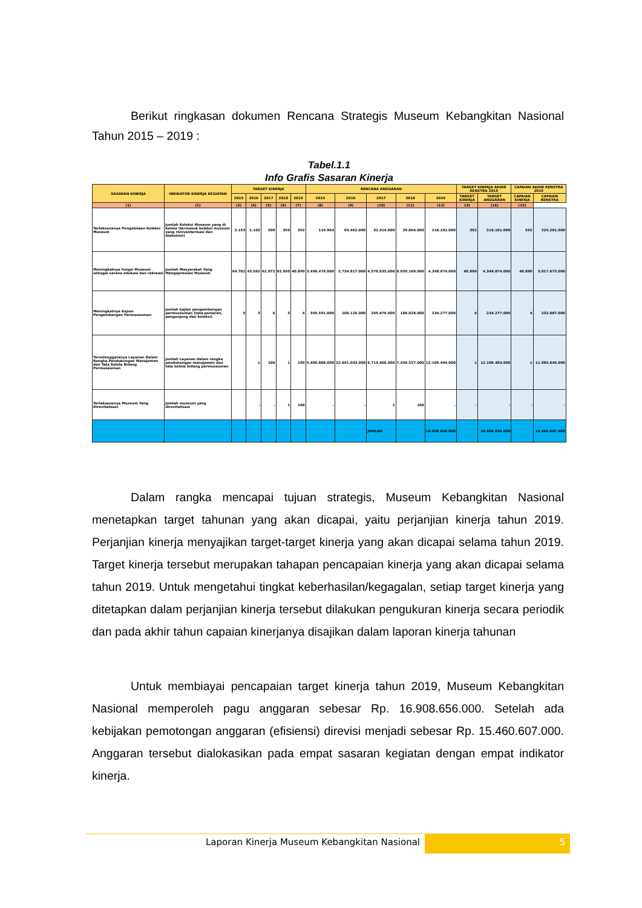Berikut ringkasan dokumen Rencana Strategis Museum Kebangkitan Nasional Tahun 2015 – 2019 :
Tabel.1.1
Info Grafis Sasaran Kinerja
| SASARAN KINERJA | INDIKATOR KINERJA KEGIATAN | TARGET KINERJA | | | | | RENCANA ANGGARAN | | | | | TARGET KINERJA AKHIR RENSTRA 2019 | | CAPAIAN AKHIR RENSTRA 2019 | |
| --- | --- | --- | --- | --- | --- | --- | --- | --- | --- | --- | --- | --- | --- | --- | --- |
| | | 2015 | 2016 | 2017 | 2018 | 2019 | 2015 | 2016 | 2017 | 2018 | 2019 | TARGET KINERJA | TARGET ANGGARAN | CAPAIAN KINERJA | CAPAIAN RENSTRA |
| (1) | (2) | (3) | (4) | (5) | (6) | (7) | (8) | (9) | (10) | (11) | (12) | 13) | (14) | (15) | |
| Terlaksananya Pengelolaan Koleksi Museum | Jumlah Koleksi Museum yang di Kelola (termasuk koleksi museum yang reinventarisasi dan diakuisisi) | 2.153 | 1.102 | 500 | 350 | 352 | 119.964 | 69.462.000 | 32.314.000 | 29.864.000 | 216.101.000 | 352 | 216.101.000 | 552 | 225.201.000 |
| Meningkatnya fungsi Museum sebagai sarana edukasi dan rekreasi | Jumlah Masyarakat Yang Mengapresiasi Museum | 64.782 | 43.562 | 62.872 | 82.950 | 40.890 | 3.498.478.000 | 2.734.817.000 | 4.578.635.000 | 8.059.169.000 | 4.348.874.000 | 40.890 | 4.348.874.000 | 40.890 | 3.017.673.000 |
| Meningkatnya Kajian Pengembangan Permuseuman | Jumlah kajian pengembangan permuseuman (tata pameran, pengunjung dan koleksi) | 5 | 3 | 6 | 3 | 4 | 345.591.000 | 108.126.000 | 265.476.000 | 188.028.000 | 234.277.000 | 4 | 234.277.000 | 4 | 232.087.000 |
| Terselenggaranya Layanan Dalam Rangka Pendukungan Manajemen dan Tata Kelola Bidang Permuseuman | Jumlah Layanan dalam rangka pendukungan manajemen dan tata kelola bidang permuseuman | | 1 | 100 | 1 | 100 | 5.400.888.000 | 22.641.033.000 | 6.713.466.000 | 7.458.557.000 | 12.109.404.000 | 1 | 12.109.404.000 | 1 | 11.985.646.000 |
| Terlaksananya Museum Yang Direvitalisasi | Jumlah museum yang direvitalisasi | | - | - | 1 | 100 | - | - | 1 | 100 | - | - | - | - | - |
| | | | | | | | | | JUMLAH | | 16.908.656.000 | | 16.908.656.000 | | 15.460.607.000 |
Dalam rangka mencapai tujuan strategis, Museum Kebangkitan Nasional menetapkan target tahunan yang akan dicapai, yaitu perjanjian kinerja tahun 2019. Perjanjian kinerja menyajikan target-target kinerja yang akan dicapai selama tahun 2019. Target kinerja tersebut merupakan tahapan pencapaian kinerja yang akan dicapai selama tahun 2019. Untuk mengetahui tingkat keberhasilan/kegagalan, setiap target kinerja yang ditetapkan dalam perjanjian kinerja tersebut dilakukan pengukuran kinerja secara periodik dan pada akhir tahun capaian kinerjanya disajikan dalam laporan kinerja tahunan
Untuk membiayai pencapaian target kinerja tahun 2019, Museum Kebangkitan Nasional memperoleh pagu anggaran sebesar Rp. 16.908.656.000. Setelah ada kebijakan pemotongan anggaran (efisiensi) direvisi menjadi sebesar Rp. 15.460.607.000. Anggaran tersebut dialokasikan pada empat sasaran kegiatan dengan empat indikator kinerja.
Laporan Kinerja Museum Kebangkitan Nasional
5